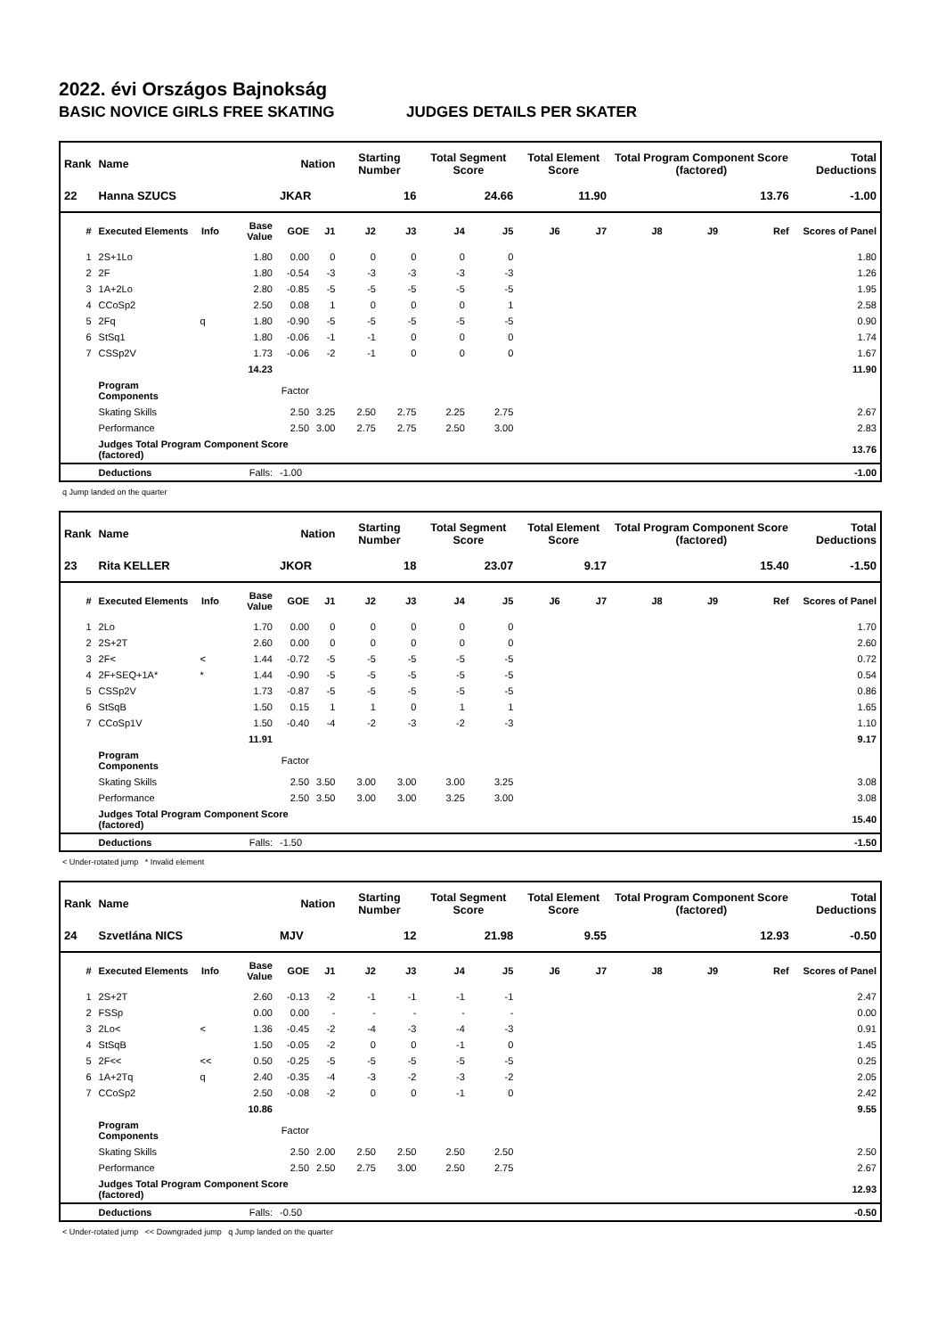2022. évi Országos Bajnokság
BASIC NOVICE GIRLS FREE SKATING JUDGES DETAILS PER SKATER
| Rank | Name | | | Nation | | Starting Number | | Total Segment Score | | Total Element Score | | Total Program Component Score (factored) | | | Total Deductions |
| --- | --- | --- | --- | --- | --- | --- | --- | --- | --- | --- | --- | --- | --- | --- | --- |
| 22 | Hanna SZUCS | | | JKAR | | 16 | | 24.66 | | 11.90 | | 13.76 | | | -1.00 |
| # | Executed Elements | Info | Base Value | GOE | J1 | J2 | J3 | J4 | J5 | J6 | J7 | J8 | J9 | Ref | Scores of Panel |
| 1 | 2S+1Lo | | 1.80 | 0.00 | 0 | 0 | 0 | 0 | 0 | | | | | | 1.80 |
| 2 | 2F | | 1.80 | -0.54 | -3 | -3 | -3 | -3 | -3 | | | | | | 1.26 |
| 3 | 1A+2Lo | | 2.80 | -0.85 | -5 | -5 | -5 | -5 | -5 | | | | | | 1.95 |
| 4 | CCoSp2 | | 2.50 | 0.08 | 1 | 0 | 0 | 0 | 1 | | | | | | 2.58 |
| 5 | 2Fq | q | 1.80 | -0.90 | -5 | -5 | -5 | -5 | -5 | | | | | | 0.90 |
| 6 | StSq1 | | 1.80 | -0.06 | -1 | -1 | 0 | 0 | 0 | | | | | | 1.74 |
| 7 | CSSp2V | | 1.73 | -0.06 | -2 | -1 | 0 | 0 | 0 | | | | | | 1.67 |
| | | | 14.23 | | | | | | | | | | | | 11.90 |
| | Program Components | | | Factor | | | | | | | | | | | |
| | Skating Skills | | | 2.50 | 3.25 | 2.50 | 2.75 | 2.25 | 2.75 | | | | | | 2.67 |
| | Performance | | | 2.50 | 3.00 | 2.75 | 2.75 | 2.50 | 3.00 | | | | | | 2.83 |
| | Judges Total Program Component Score (factored) | | | | | | | | | | | | | | 13.76 |
| | Deductions | | Falls: | -1.00 | | | | | | | | | | | -1.00 |
q Jump landed on the quarter
| Rank | Name | | | Nation | | Starting Number | | Total Segment Score | | Total Element Score | | Total Program Component Score (factored) | | | Total Deductions |
| --- | --- | --- | --- | --- | --- | --- | --- | --- | --- | --- | --- | --- | --- | --- | --- |
| 23 | Rita KELLER | | | JKOR | | 18 | | 23.07 | | 9.17 | | 15.40 | | | -1.50 |
| # | Executed Elements | Info | Base Value | GOE | J1 | J2 | J3 | J4 | J5 | J6 | J7 | J8 | J9 | Ref | Scores of Panel |
| 1 | 2Lo | | 1.70 | 0.00 | 0 | 0 | 0 | 0 | 0 | | | | | | 1.70 |
| 2 | 2S+2T | | 2.60 | 0.00 | 0 | 0 | 0 | 0 | 0 | | | | | | 2.60 |
| 3 | 2F< | < | 1.44 | -0.72 | -5 | -5 | -5 | -5 | -5 | | | | | | 0.72 |
| 4 | 2F+SEQ+1A* | * | 1.44 | -0.90 | -5 | -5 | -5 | -5 | -5 | | | | | | 0.54 |
| 5 | CSSp2V | | 1.73 | -0.87 | -5 | -5 | -5 | -5 | -5 | | | | | | 0.86 |
| 6 | StSqB | | 1.50 | 0.15 | 1 | 1 | 0 | 1 | 1 | | | | | | 1.65 |
| 7 | CCoSp1V | | 1.50 | -0.40 | -4 | -2 | -3 | -2 | -3 | | | | | | 1.10 |
| | | | 11.91 | | | | | | | | | | | | 9.17 |
| | Program Components | | | Factor | | | | | | | | | | | |
| | Skating Skills | | | 2.50 | 3.50 | 3.00 | 3.00 | 3.00 | 3.25 | | | | | | 3.08 |
| | Performance | | | 2.50 | 3.50 | 3.00 | 3.00 | 3.25 | 3.00 | | | | | | 3.08 |
| | Judges Total Program Component Score (factored) | | | | | | | | | | | | | | 15.40 |
| | Deductions | | Falls: | -1.50 | | | | | | | | | | | -1.50 |
< Under-rotated jump * Invalid element
| Rank | Name | | | Nation | | Starting Number | | Total Segment Score | | Total Element Score | | Total Program Component Score (factored) | | | Total Deductions |
| --- | --- | --- | --- | --- | --- | --- | --- | --- | --- | --- | --- | --- | --- | --- | --- |
| 24 | Szvetlána NICS | | | MJV | | 12 | | 21.98 | | 9.55 | | 12.93 | | | -0.50 |
| # | Executed Elements | Info | Base Value | GOE | J1 | J2 | J3 | J4 | J5 | J6 | J7 | J8 | J9 | Ref | Scores of Panel |
| 1 | 2S+2T | | 2.60 | -0.13 | -2 | -1 | -1 | -1 | -1 | | | | | | 2.47 |
| 2 | FSSp | | 0.00 | 0.00 | - | - | - | - | - | | | | | | 0.00 |
| 3 | 2Lo< | < | 1.36 | -0.45 | -2 | -4 | -3 | -4 | -3 | | | | | | 0.91 |
| 4 | StSqB | | 1.50 | -0.05 | -2 | 0 | 0 | -1 | 0 | | | | | | 1.45 |
| 5 | 2F<< | << | 0.50 | -0.25 | -5 | -5 | -5 | -5 | -5 | | | | | | 0.25 |
| 6 | 1A+2Tq | q | 2.40 | -0.35 | -4 | -3 | -2 | -3 | -2 | | | | | | 2.05 |
| 7 | CCoSp2 | | 2.50 | -0.08 | -2 | 0 | 0 | -1 | 0 | | | | | | 2.42 |
| | | | 10.86 | | | | | | | | | | | | 9.55 |
| | Program Components | | | Factor | | | | | | | | | | | |
| | Skating Skills | | | 2.50 | 2.00 | 2.50 | 2.50 | 2.50 | 2.50 | | | | | | 2.50 |
| | Performance | | | 2.50 | 2.50 | 2.75 | 3.00 | 2.50 | 2.75 | | | | | | 2.67 |
| | Judges Total Program Component Score (factored) | | | | | | | | | | | | | | 12.93 |
| | Deductions | | Falls: | -0.50 | | | | | | | | | | | -0.50 |
< Under-rotated jump << Downgraded jump q Jump landed on the quarter